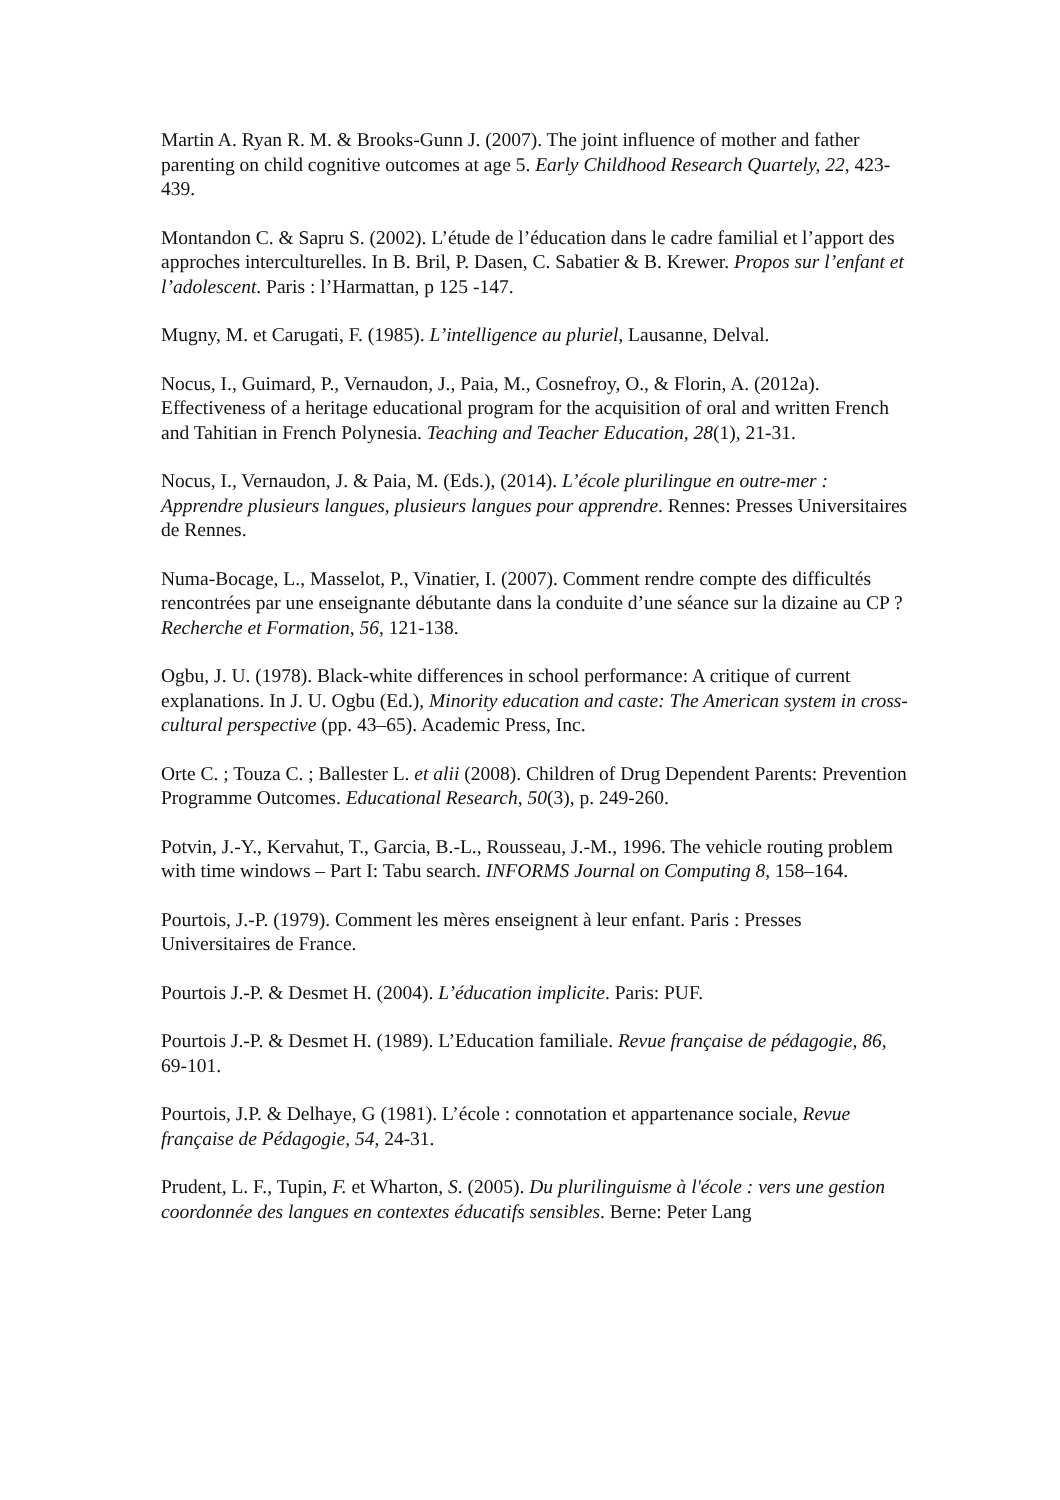Martin A. Ryan R. M. & Brooks-Gunn J. (2007). The joint influence of mother and father parenting on child cognitive outcomes at age 5. Early Childhood Research Quartely, 22, 423-439.
Montandon C. & Sapru S. (2002). L’étude de l’éducation dans le cadre familial et l’apport des approches interculturelles. In B. Bril, P. Dasen, C. Sabatier & B. Krewer. Propos sur l’enfant et l’adolescent. Paris : l’Harmattan, p 125 -147.
Mugny, M. et Carugati, F. (1985). L’intelligence au pluriel, Lausanne, Delval.
Nocus, I., Guimard, P., Vernaudon, J., Paia, M., Cosnefroy, O., & Florin, A. (2012a). Effectiveness of a heritage educational program for the acquisition of oral and written French and Tahitian in French Polynesia. Teaching and Teacher Education, 28(1), 21-31.
Nocus, I., Vernaudon, J. & Paia, M. (Eds.), (2014). L’école plurilingue en outre-mer : Apprendre plusieurs langues, plusieurs langues pour apprendre. Rennes: Presses Universitaires de Rennes.
Numa-Bocage, L., Masselot, P., Vinatier, I. (2007). Comment rendre compte des difficultés rencontrées par une enseignante débutante dans la conduite d’une séance sur la dizaine au CP ? Recherche et Formation, 56, 121-138.
Ogbu, J. U. (1978). Black-white differences in school performance: A critique of current explanations. In J. U. Ogbu (Ed.), Minority education and caste: The American system in cross-cultural perspective (pp. 43–65). Academic Press, Inc.
Orte C. ; Touza C. ; Ballester L. et alii (2008). Children of Drug Dependent Parents: Prevention Programme Outcomes. Educational Research, 50(3), p. 249-260.
Potvin, J.-Y., Kervahut, T., Garcia, B.-L., Rousseau, J.-M., 1996. The vehicle routing problem with time windows – Part I: Tabu search. INFORMS Journal on Computing 8, 158–164.
Pourtois, J.-P. (1979). Comment les mères enseignent à leur enfant. Paris : Presses Universitaires de France.
Pourtois J.-P. & Desmet H. (2004). L’éducation implicite. Paris: PUF.
Pourtois J.-P. & Desmet H. (1989). L’Education familiale. Revue française de pédagogie, 86, 69-101.
Pourtois, J.P. & Delhaye, G (1981). L’école : connotation et appartenance sociale, Revue française de Pédagogie, 54, 24-31.
Prudent, L. F., Tupin, F. et Wharton, S. (2005). Du plurilinguisme à l'école : vers une gestion coordonnée des langues en contextes éducatifs sensibles. Berne: Peter Lang